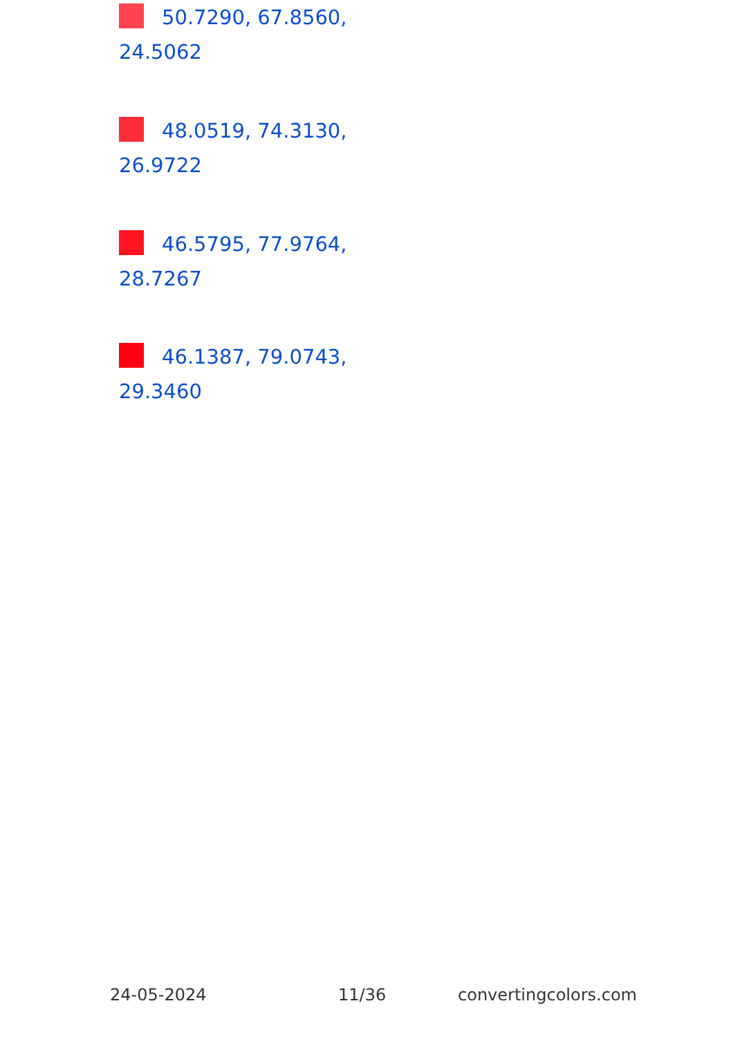50.7290, 67.8560, 24.5062
48.0519, 74.3130, 26.9722
46.5795, 77.9764, 28.7267
46.1387, 79.0743, 29.3460
24-05-2024 11/36 convertingcolors.com